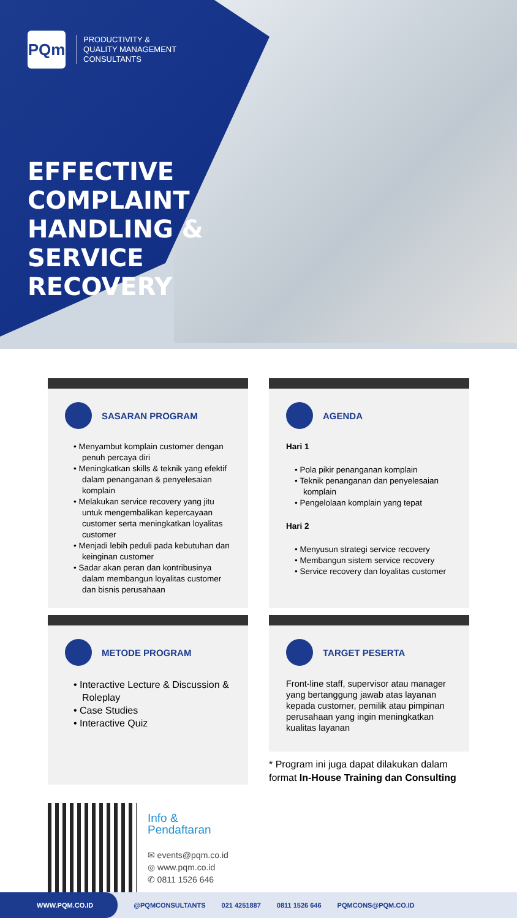PQm
PRODUCTIVITY &
QUALITY MANAGEMENT
CONSULTANTS
EFFECTIVE
COMPLAINT
HANDLING &
SERVICE
RECOVERY
SASARAN PROGRAM
• Menyambut komplain customer dengan penuh percaya diri
• Meningkatkan skills & teknik yang efektif dalam penanganan & penyelesaian komplain
• Melakukan service recovery yang jitu untuk mengembalikan kepercayaan customer serta meningkatkan loyalitas customer
• Menjadi lebih peduli pada kebutuhan dan keinginan customer
• Sadar akan peran dan kontribusinya dalam membangun loyalitas customer dan bisnis perusahaan
AGENDA
Hari 1
• Pola pikir penanganan komplain
• Teknik penanganan dan penyelesaian komplain
• Pengelolaan komplain yang tepat
Hari 2
• Menyusun strategi service recovery
• Membangun sistem service recovery
• Service recovery dan loyalitas customer
METODE PROGRAM
• Interactive Lecture & Discussion & Roleplay
• Case Studies
• Interactive Quiz
TARGET PESERTA
Front-line staff, supervisor atau manager yang bertanggung jawab atas layanan kepada customer, pemilik atau pimpinan perusahaan yang ingin meningkatkan kualitas layanan
* Program ini juga dapat dilakukan dalam format In-House Training dan Consulting
Info &
Pendaftaran
✉ events@pqm.co.id
◎ www.pqm.co.id
✆ 0811 1526 646
WWW.PQM.CO.ID @PQMCONSULTANTS 021 4251887 0811 1526 646 PQMCONS@PQM.CO.ID